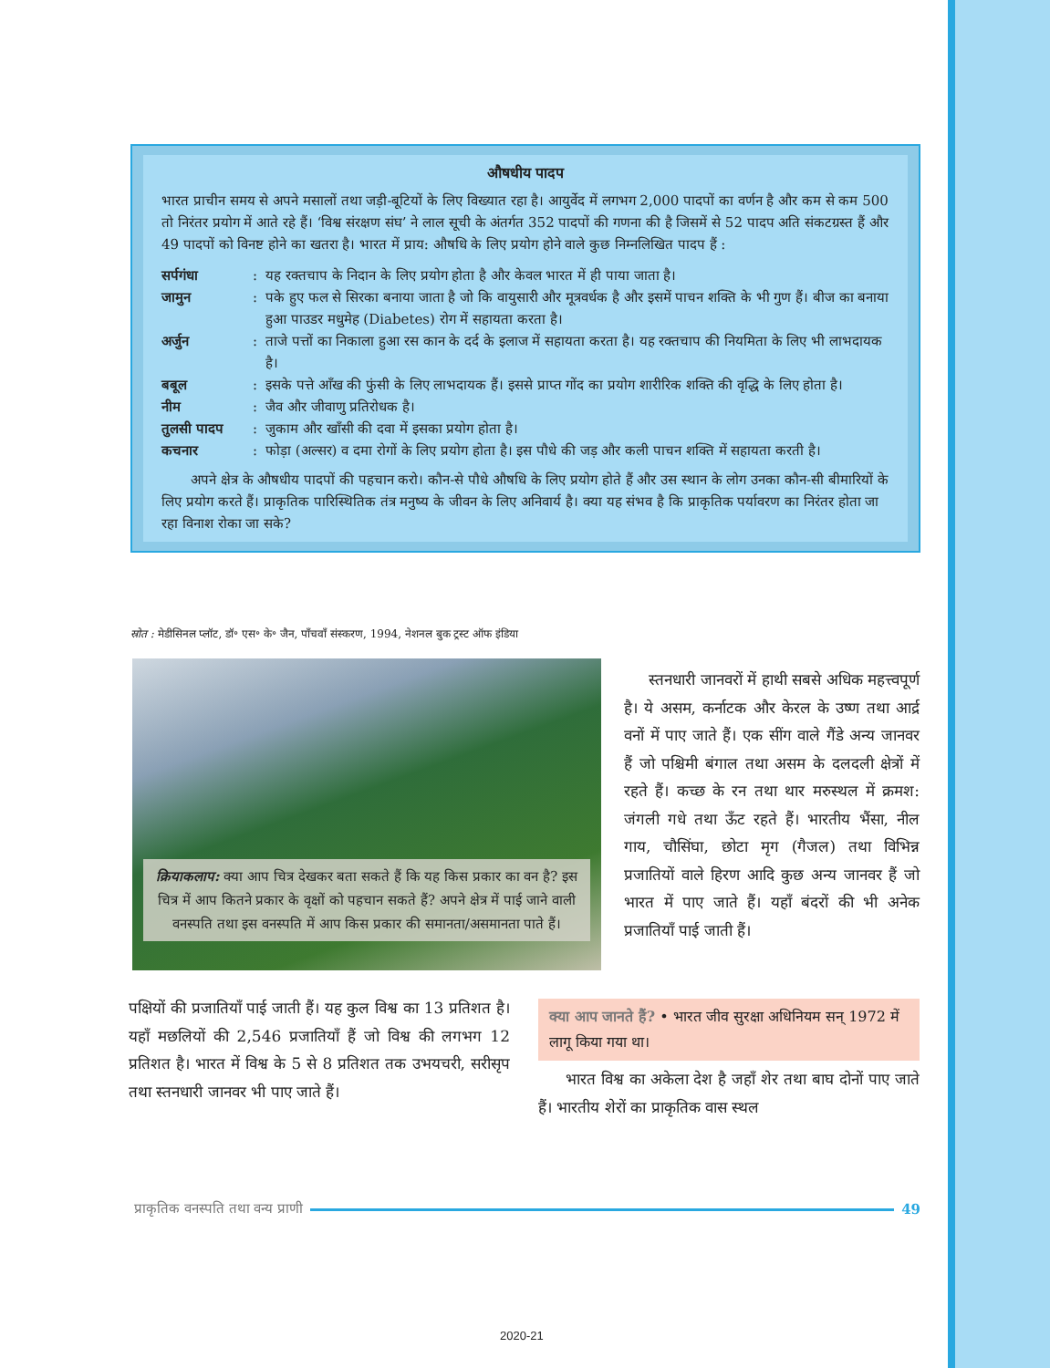औषधीय पादप
भारत प्राचीन समय से अपने मसालों तथा जड़ी-बूटियों के लिए विख्यात रहा है। आयुर्वेद में लगभग 2,000 पादपों का वर्णन है और कम से कम 500 तो निरंतर प्रयोग में आते रहे हैं। ‘विश्व संरक्षण संघ’ ने लाल सूची के अंतर्गत 352 पादपों की गणना की है जिसमें से 52 पादप अति संकटग्रस्त हैं और 49 पादपों को विनष्ट होने का खतरा है। भारत में प्राय: औषधि के लिए प्रयोग होने वाले कुछ निम्नलिखित पादप हैं :
सर्पगंधा: यह रक्तचाप के निदान के लिए प्रयोग होता है और केवल भारत में ही पाया जाता है।
जामुन: पके हुए फल से सिरका बनाया जाता है जो कि वायुसारी और मूत्रवर्धक है और इसमें पाचन शक्ति के भी गुण हैं। बीज का बनाया हुआ पाउडर मधुमेह (Diabetes) रोग में सहायता करता है।
अर्जुन: ताजे पत्तों का निकाला हुआ रस कान के दर्द के इलाज में सहायता करता है। यह रक्तचाप की नियमिता के लिए भी लाभदायक है।
बबूल: इसके पत्ते आँख की फुंसी के लिए लाभदायक हैं। इससे प्राप्त गोंद का प्रयोग शारीरिक शक्ति की वृद्धि के लिए होता है।
नीम: जैव और जीवाणु प्रतिरोधक है।
तुलसी पादप: जुकाम और खाँसी की दवा में इसका प्रयोग होता है।
कचनार: फोड़ा (अल्सर) व दमा रोगों के लिए प्रयोग होता है। इस पौधे की जड़ और कली पाचन शक्ति में सहायता करती है।
अपने क्षेत्र के औषधीय पादपों की पहचान करो। कौन-से पौधे औषधि के लिए प्रयोग होते हैं और उस स्थान के लोग उनका कौन-सी बीमारियों के लिए प्रयोग करते हैं। प्राकृतिक पारिस्थितिक तंत्र मनुष्य के जीवन के लिए अनिवार्य है। क्या यह संभव है कि प्राकृतिक पर्यावरण का निरंतर होता जा रहा विनाश रोका जा सके?
स्रोत : मेडीसिनल प्लॉट, डॉ॰ एस॰ के॰ जैन, पाँचवाँ संस्करण, 1994, नेशनल बुक ट्रस्ट ऑफ इंडिया
क्रियाकलाप: क्या आप चित्र देखकर बता सकते हैं कि यह किस प्रकार का वन है? इस चित्र में आप कितने प्रकार के वृक्षों को पहचान सकते हैं? अपने क्षेत्र में पाई जाने वाली वनस्पति तथा इस वनस्पति में आप किस प्रकार की समानता/असमानता पाते हैं।
स्तनधारी जानवरों में हाथी सबसे अधिक महत्त्वपूर्ण है। ये असम, कर्नाटक और केरल के उष्ण तथा आर्द्र वनों में पाए जाते हैं। एक सींग वाले गैंडे अन्य जानवर हैं जो पश्चिमी बंगाल तथा असम के दलदली क्षेत्रों में रहते हैं। कच्छ के रन तथा थार मरुस्थल में क्रमश: जंगली गधे तथा ऊँट रहते हैं। भारतीय भैंसा, नील गाय, चौसिंघा, छोटा मृग (गैजल) तथा विभिन्न प्रजातियों वाले हिरण आदि कुछ अन्य जानवर हैं जो भारत में पाए जाते हैं। यहाँ बंदरों की भी अनेक प्रजातियाँ पाई जाती हैं।
पक्षियों की प्रजातियाँ पाई जाती हैं। यह कुल विश्व का 13 प्रतिशत है। यहाँ मछलियों की 2,546 प्रजातियाँ हैं जो विश्व की लगभग 12 प्रतिशत है। भारत में विश्व के 5 से 8 प्रतिशत तक उभयचरी, सरीसृप तथा स्तनधारी जानवर भी पाए जाते हैं।
क्या आप जानते हैं? • भारत जीव सुरक्षा अधिनियम सन् 1972 में लागू किया गया था।
भारत विश्व का अकेला देश है जहाँ शेर तथा बाघ दोनों पाए जाते हैं। भारतीय शेरों का प्राकृतिक वास स्थल
प्राकृतिक वनस्पति तथा वन्य प्राणी 49
2020-21